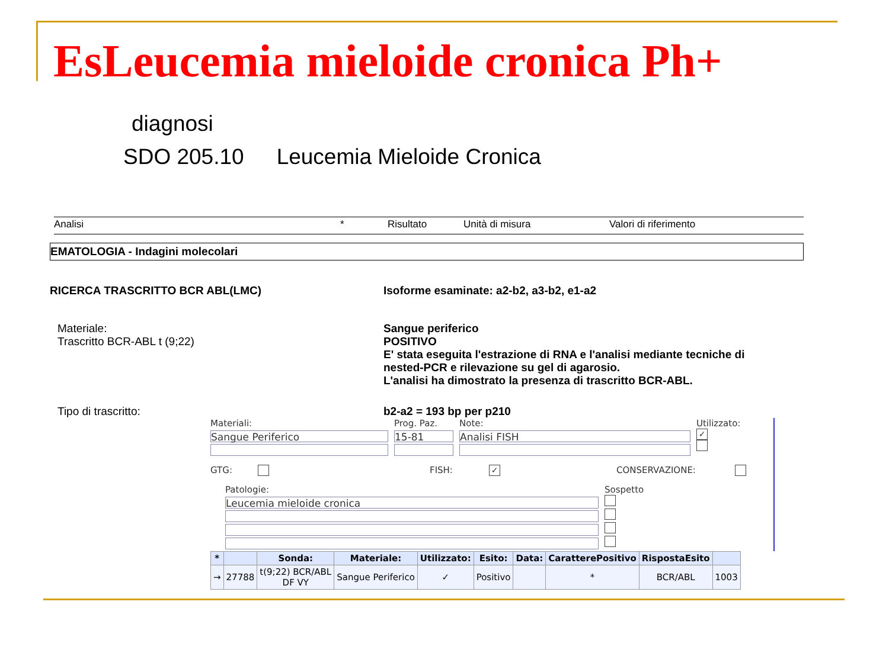EsLeucemia mieloide cronica Ph+
diagnosi
SDO 205.10 Leucemia Mieloide Cronica
Analisi * Risultato Unità di misura Valori di riferimento
EMATOLOGIA - Indagini molecolari
RICERCA TRASCRITTO BCR ABL(LMC) Isoforme esaminate: a2-b2, a3-b2, e1-a2
Materiale:
Trascritto BCR-ABL t (9;22)
Sangue periferico
POSITIVO
E' stata eseguita l'estrazione di RNA e l'analisi mediante tecniche di
nested-PCR e rilevazione su gel di agarosio.
L'analisi ha dimostrato la presenza di trascritto BCR-ABL.
Tipo di trascritto: b2-a2 = 193 bp per p210
Materiali:
Sangue Periferico
Prog. Paz.
15-81
Note:
Analisi FISH
Utilizzato:
✓
GTG: FISH: ✓ CONSERVAZIONE:
Patologie:
Leucemia mieloide cronica
Sospetto
| * | | Sonda: | Materiale: | Utilizzato: | Esito: | Data: | CaratterePositivo | RispostaEsito | |
| --- | --- | --- | --- | --- | --- | --- | --- | --- | --- |
| → | 27788 | t(9;22) BCR/ABL DF VY | Sangue Periferico | ✓ | Positivo | | * | BCR/ABL | 1003 |